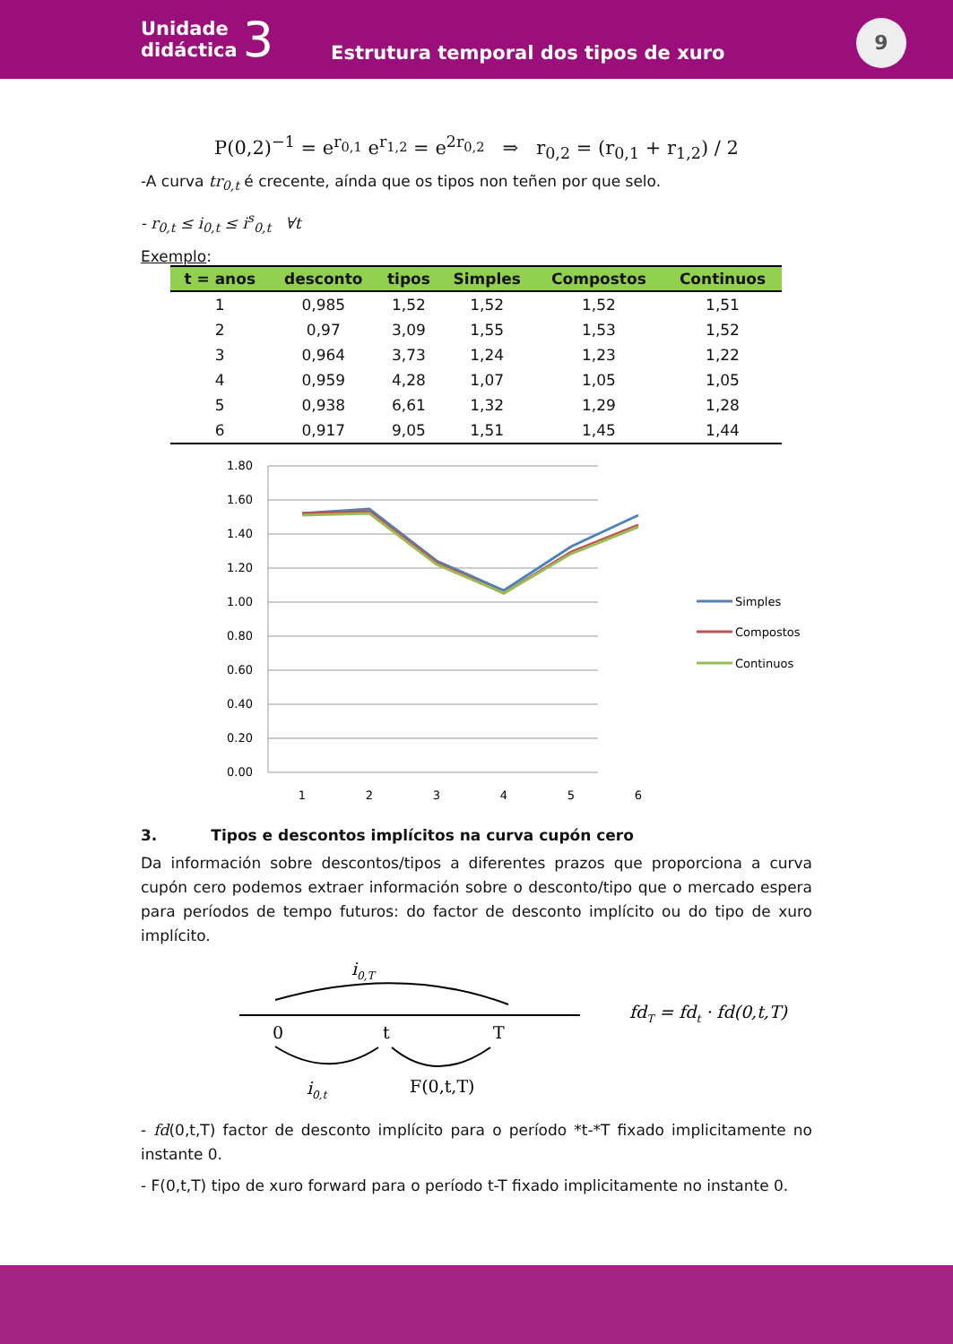Unidade
didáctica
3
Estrutura temporal dos tipos de xuro
9
P(0,2)<sup>−1</sup> = e<sup>r<sub>0,1</sub></sup> e<sup>r<sub>1,2</sub></sup> = e<sup>2r<sub>0,2</sub></sup> ⇒ r<sub>0,2</sub> = (r<sub>0,1</sub> + r<sub>1,2</sub>) / 2
-A curva tr<sub>0,t</sub> é crecente, aínda que os tipos non teñen por que selo.
- r<sub>0,t</sub> ≤ i<sub>0,t</sub> ≤ i<sup>s</sup><sub>0,t</sub> ∀t
Exemplo:
| t = anos | desconto | tipos | Simples | Compostos | Continuos |
| --- | --- | --- | --- | --- | --- |
| 1 | 0,985 | 1,52 | 1,52 | 1,52 | 1,51 |
| 2 | 0,97 | 3,09 | 1,55 | 1,53 | 1,52 |
| 3 | 0,964 | 3,73 | 1,24 | 1,23 | 1,22 |
| 4 | 0,959 | 4,28 | 1,07 | 1,05 | 1,05 |
| 5 | 0,938 | 6,61 | 1,32 | 1,29 | 1,28 |
| 6 | 0,917 | 9,05 | 1,51 | 1,45 | 1,44 |
1.80
1.60
1.40
1.20
1.00
0.80
0.60
0.40
0.20
0.00
1
2
3
4
5
6
Simples
Compostos
Continuos
3. Tipos e descontos implícitos na curva cupón cero
Da información sobre descontos/tipos a diferentes prazos que proporciona a curva cupón cero podemos extraer información sobre o desconto/tipo que o mercado espera para períodos de tempo futuros: do factor de desconto implícito ou do tipo de xuro implícito.
i0,T
0
t
T
i0,t
F(0,t,T)
fdT = fdt · fd(0,t,T)
- fd(0,t,T) factor de desconto implícito para o período *t-*T fixado implicitamente no instante 0.
- F(0,t,T) tipo de xuro forward para o período t-T fixado implicitamente no instante 0.